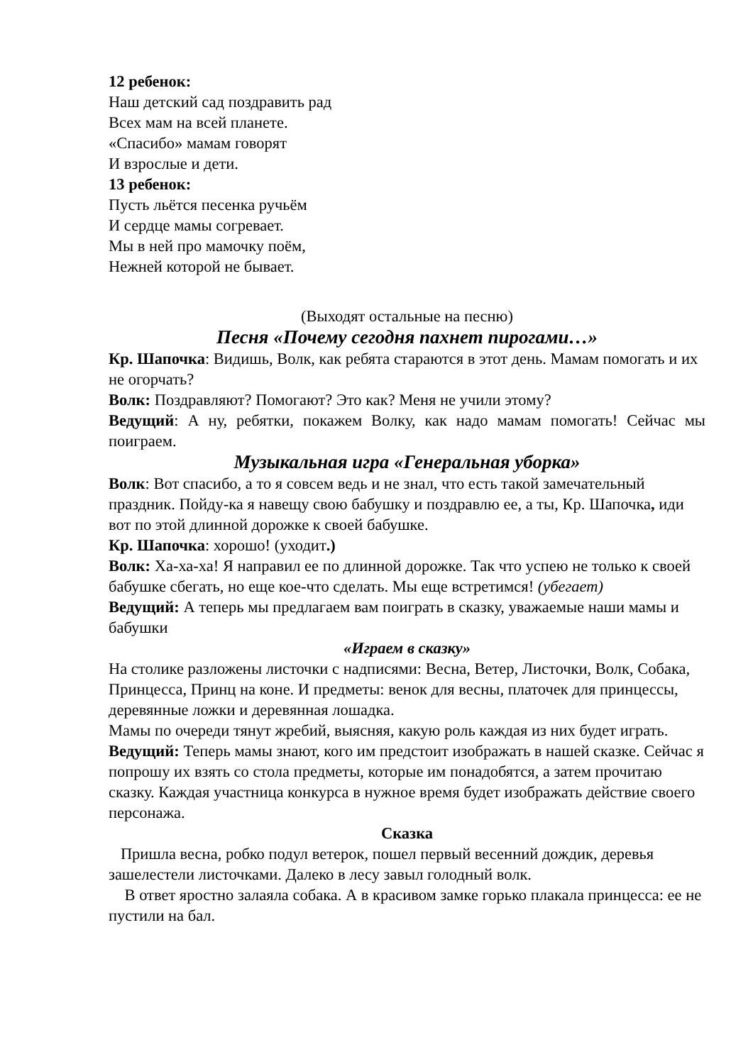12 ребенок:
Наш детский сад поздравить рад
Всех мам на всей планете.
«Спасибо» мамам говорят
И взрослые и дети.
13 ребенок:
Пусть льётся песенка ручьём
И сердце мамы согревает.
Мы в ней про мамочку поём,
Нежней которой не бывает.
(Выходят остальные на песню)
Песня «Почему сегодня пахнет пирогами…»
Кр. Шапочка: Видишь, Волк, как ребята стараются в этот день. Мамам помогать и их не огорчать?
Волк: Поздравляют? Помогают? Это как? Меня не учили этому?
Ведущий: А ну, ребятки, покажем Волку, как надо мамам помогать! Сейчас мы поиграем.
Музыкальная игра «Генеральная уборка»
Волк: Вот спасибо, а то я совсем ведь и не знал, что есть такой замечательный праздник. Пойду-ка я навещу свою бабушку и поздравлю ее, а ты, Кр. Шапочка, иди вот по этой длинной дорожке к своей бабушке.
Кр. Шапочка: хорошо! (уходит.)
Волк: Ха-ха-ха! Я направил ее по длинной дорожке. Так что успею не только к своей бабушке сбегать, но еще кое-что сделать. Мы еще встретимся! (убегает)
Ведущий: А теперь мы предлагаем вам поиграть в сказку, уважаемые наши мамы и бабушки
«Играем в сказку»
На столике разложены листочки с надписями: Весна, Ветер, Листочки, Волк, Собака, Принцесса, Принц на коне. И предметы: венок для весны, платочек для принцессы, деревянные ложки и деревянная лошадка.
Мамы по очереди тянут жребий, выясняя, какую роль каждая из них будет играть.
Ведущий: Теперь мамы знают, кого им предстоит изображать в нашей сказке. Сейчас я попрошу их взять со стола предметы, которые им понадобятся, а затем прочитаю сказку. Каждая участница конкурса в нужное время будет изображать действие своего персонажа.
Сказка
Пришла весна, робко подул ветерок, пошел первый весенний дождик, деревья зашелестели листочками. Далеко в лесу завыл голодный волк.
В ответ яростно залаяла собака. А в красивом замке горько плакала принцесса: ее не пустили на бал.